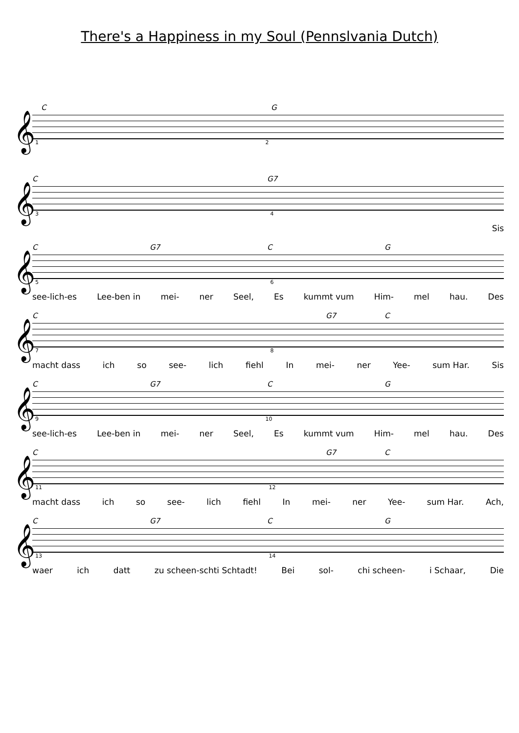There's a Happiness in my Soul (Pennslvania Dutch)
C G
𝄞
1 2
C G7
𝄞
3 4
Sis
C G7 C G
𝄞
5 6
see-lich-es Lee-ben in mei- ner Seel, Es kummt vum Him- mel hau. Des
C G7 C
𝄞
7 8
macht dass ich so see- lich fiehl In mei- ner Yee- sum Har. Sis
C G7 C G
𝄞
9 10
see-lich-es Lee-ben in mei- ner Seel, Es kummt vum Him- mel hau. Des
C G7 C
𝄞
11 12
macht dass ich so see- lich fiehl In mei- ner Yee- sum Har. Ach,
C G7 C G
𝄞
13 14
waer ich datt zu scheen-schti Schtadt! Bei sol- chi scheen- i Schaar, Die